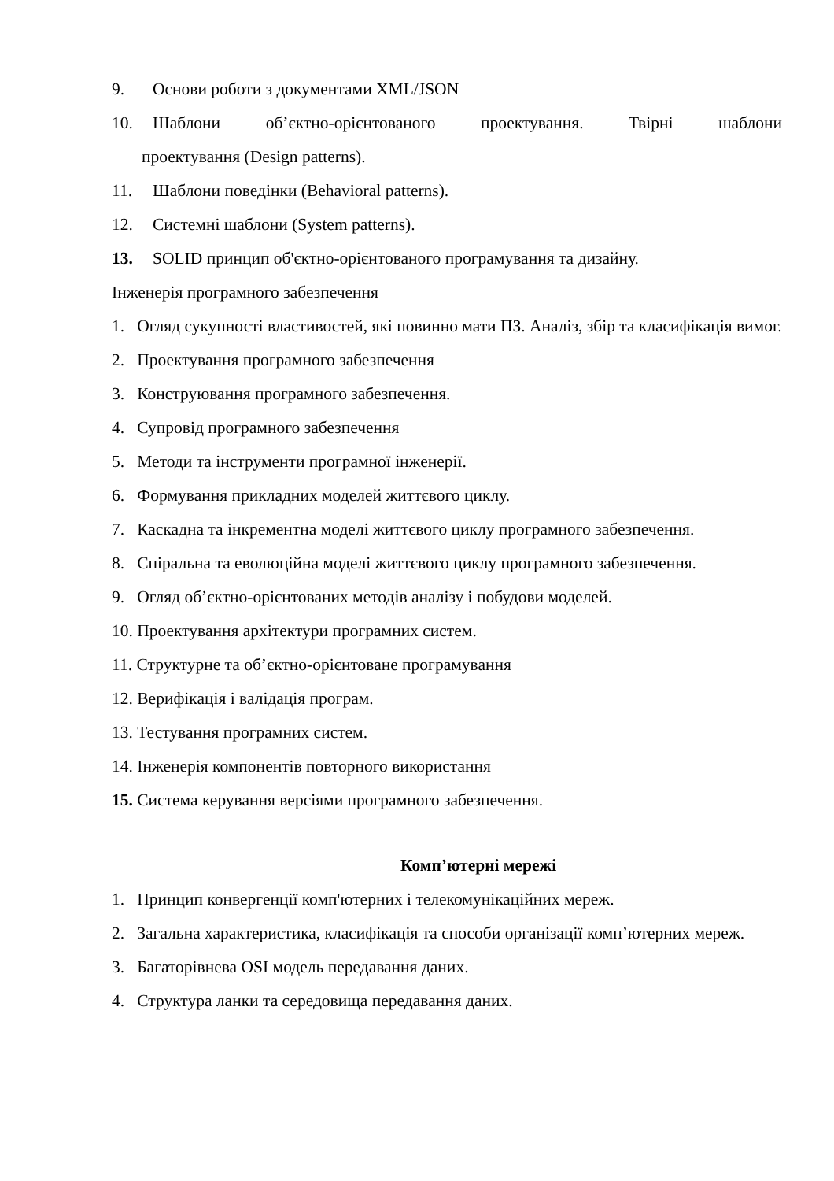9. Основи роботи з документами XML/JSON
10. Шаблони об’єктно-орієнтованого проектування. Твірні шаблони
проектування (Design patterns).
11. Шаблони поведінки (Behavioral patterns).
12. Системні шаблони (System patterns).
13. SOLID принцип об'єктно-орієнтованого програмування та дизайну.
Інженерія програмного забезпечення
1. Огляд сукупності властивостей, які повинно мати ПЗ. Аналіз, збір та класифікація вимог.
2. Проектування програмного забезпечення
3. Конструювання програмного забезпечення.
4. Супровід програмного забезпечення
5. Методи та інструменти програмної інженерії.
6. Формування прикладних моделей життєвого циклу.
7. Каскадна та інкрементна моделі життєвого циклу програмного забезпечення.
8. Спіральна та еволюційна моделі життєвого циклу програмного забезпечення.
9. Огляд об’єктно-орієнтованих методів аналізу і побудови моделей.
10. Проектування архітектури програмних систем.
11. Структурне та об’єктно-орієнтоване програмування
12. Верифікація і валідація програм.
13. Тестування програмних систем.
14. Інженерія компонентів повторного використання
15. Система керування версіями програмного забезпечення.
Комп’ютерні мережі
1. Принцип конвергенції комп'ютерних і телекомунікаційних мереж.
2. Загальна характеристика, класифікація та способи організації комп’ютерних мереж.
3. Багаторівнева OSI модель передавання даних.
4. Структура ланки та середовища передавання даних.